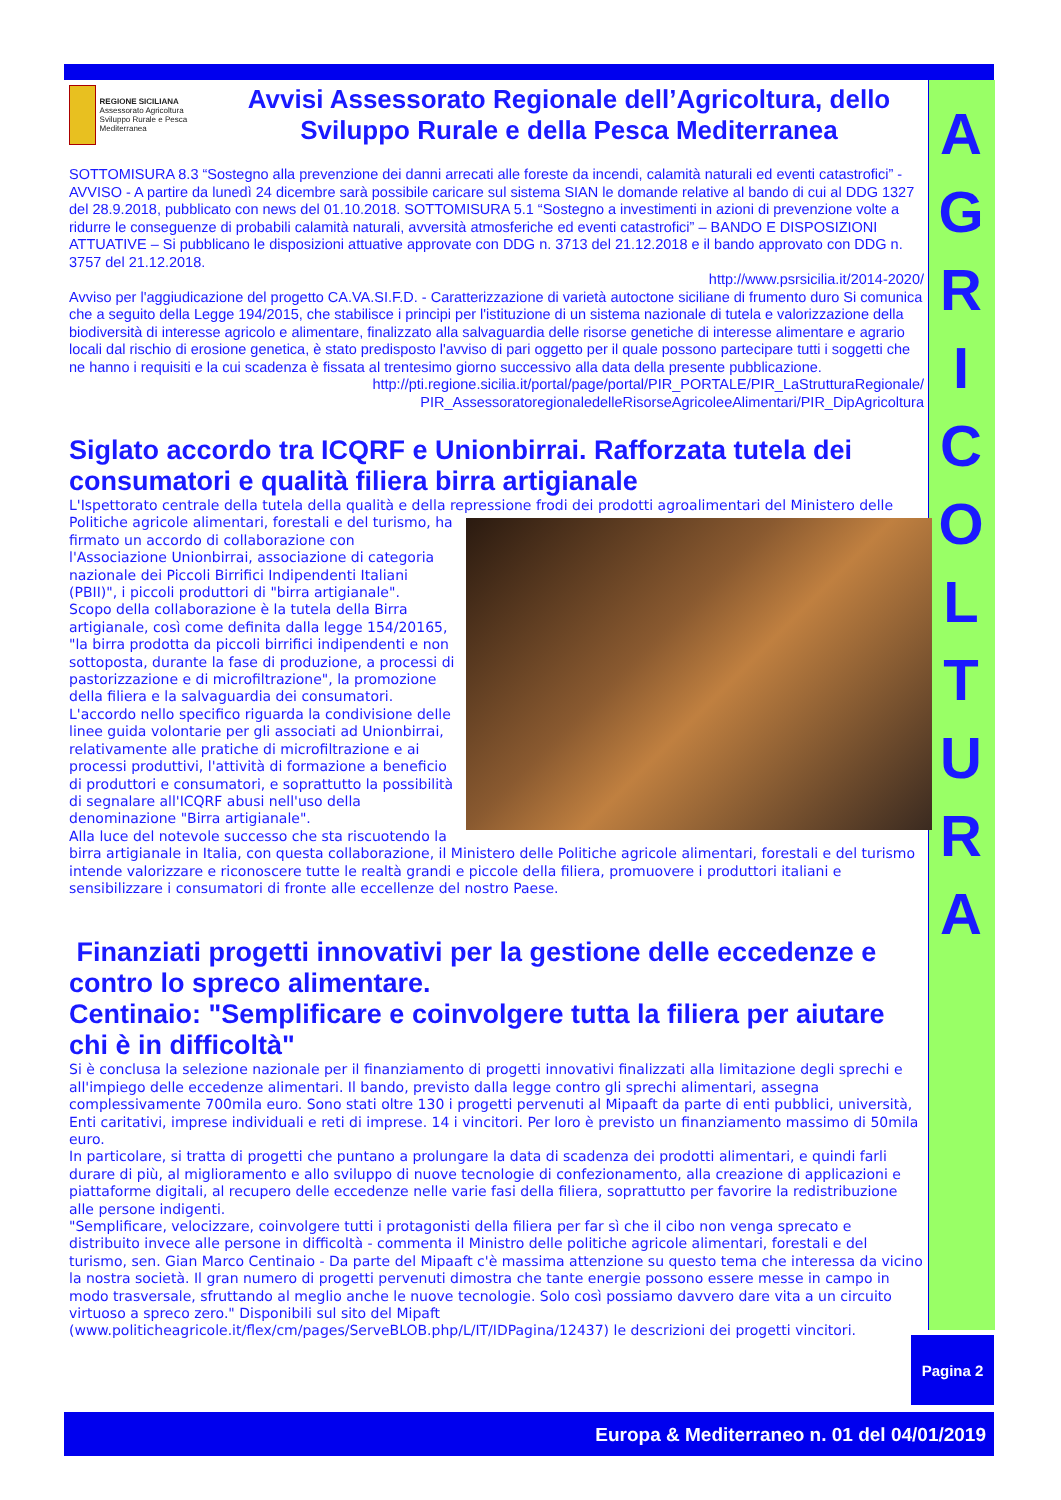A
G
R
I
C
O
L
T
U
R
A
REGIONE SICILIANA
Assessorato Agricoltura Sviluppo Rurale e Pesca Mediterranea
Avvisi Assessorato Regionale dell’Agricoltura, dello Sviluppo Rurale e della Pesca Mediterranea
SOTTOMISURA 8.3 “Sostegno alla prevenzione dei danni arrecati alle foreste da incendi, calamità naturali ed eventi catastrofici” - AVVISO - A partire da lunedì 24 dicembre sarà possibile caricare sul sistema SIAN le domande relative al bando di cui al DDG 1327 del 28.9.2018, pubblicato con news del 01.10.2018. SOTTOMISURA 5.1 “Sostegno a investimenti in azioni di prevenzione volte a ridurre le conseguenze di probabili calamità naturali, avversità atmosferiche ed eventi catastrofici” – BANDO E DISPOSIZIONI ATTUATIVE – Si pubblicano le disposizioni attuative approvate con DDG n. 3713 del 21.12.2018 e il bando approvato con DDG n. 3757 del 21.12.2018.
http://www.psrsicilia.it/2014-2020/
Avviso per l'aggiudicazione del progetto CA.VA.SI.F.D. - Caratterizzazione di varietà autoctone siciliane di frumento duro Si comunica che a seguito della Legge 194/2015, che stabilisce i principi per l'istituzione di un sistema nazionale di tutela e valorizzazione della biodiversità di interesse agricolo e alimentare, finalizzato alla salvaguardia delle risorse genetiche di interesse alimentare e agrario locali dal rischio di erosione genetica, è stato predisposto l'avviso di pari oggetto per il quale possono partecipare tutti i soggetti che ne hanno i requisiti e la cui scadenza è fissata al trentesimo giorno successivo alla data della presente pubblicazione.
http://pti.regione.sicilia.it/portal/page/portal/PIR_PORTALE/PIR_LaStrutturaRegionale/ PIR_AssessoratoregionaledelleRisorseAgricoleeAlimentari/PIR_DipAgricoltura
Siglato accordo tra ICQRF e Unionbirrai. Rafforzata tutela dei consumatori e qualità filiera birra artigianale
L'Ispettorato centrale della tutela della qualità e della repressione frodi dei prodotti agroalimentari del Ministero delle Politiche agricole alimentari, forestali e del turismo, ha firmato un accordo di collaborazione con l'Associazione Unionbirrai, associazione di categoria nazionale dei Piccoli Birrifici Indipendenti Italiani (PBII)", i piccoli produttori di "birra artigianale".
Scopo della collaborazione è la tutela della Birra artigianale, così come definita dalla legge 154/20165, "la birra prodotta da piccoli birrifici indipendenti e non sottoposta, durante la fase di produzione, a processi di pastorizzazione e di microfiltrazione", la promozione della filiera e la salvaguardia dei consumatori. L'accordo nello specifico riguarda la condivisione delle linee guida volontarie per gli associati ad Unionbirrai, relativamente alle pratiche di microfiltrazione e ai processi produttivi, l'attività di formazione a beneficio di produttori e consumatori, e soprattutto la possibilità di segnalare all'ICQRF abusi nell'uso della denominazione "Birra artigianale".
Alla luce del notevole successo che sta riscuotendo la birra artigianale in Italia, con questa collaborazione, il Ministero delle Politiche agricole alimentari, forestali e del turismo intende valorizzare e riconoscere tutte le realtà grandi e piccole della filiera, promuovere i produttori italiani e sensibilizzare i consumatori di fronte alle eccellenze del nostro Paese.
Finanziati progetti innovativi per la gestione delle eccedenze e contro lo spreco alimentare.
Centinaio: "Semplificare e coinvolgere tutta la filiera per aiutare chi è in difficoltà"
Si è conclusa la selezione nazionale per il finanziamento di progetti innovativi finalizzati alla limitazione degli sprechi e all'impiego delle eccedenze alimentari. Il bando, previsto dalla legge contro gli sprechi alimentari, assegna complessivamente 700mila euro. Sono stati oltre 130 i progetti pervenuti al Mipaaft da parte di enti pubblici, università, Enti caritativi, imprese individuali e reti di imprese. 14 i vincitori. Per loro è previsto un finanziamento massimo di 50mila euro.
In particolare, si tratta di progetti che puntano a prolungare la data di scadenza dei prodotti alimentari, e quindi farli durare di più, al miglioramento e allo sviluppo di nuove tecnologie di confezionamento, alla creazione di applicazioni e piattaforme digitali, al recupero delle eccedenze nelle varie fasi della filiera, soprattutto per favorire la redistribuzione alle persone indigenti.
"Semplificare, velocizzare, coinvolgere tutti i protagonisti della filiera per far sì che il cibo non venga sprecato e distribuito invece alle persone in difficoltà - commenta il Ministro delle politiche agricole alimentari, forestali e del turismo, sen. Gian Marco Centinaio - Da parte del Mipaaft c'è massima attenzione su questo tema che interessa da vicino la nostra società. Il gran numero di progetti pervenuti dimostra che tante energie possono essere messe in campo in modo trasversale, sfruttando al meglio anche le nuove tecnologie. Solo così possiamo davvero dare vita a un circuito virtuoso a spreco zero." Disponibili sul sito del Mipaft (www.politicheagricole.it/flex/cm/pages/ServeBLOB.php/L/IT/IDPagina/12437) le descrizioni dei progetti vincitori.
Pagina 2
Europa & Mediterraneo n. 01 del 04/01/2019